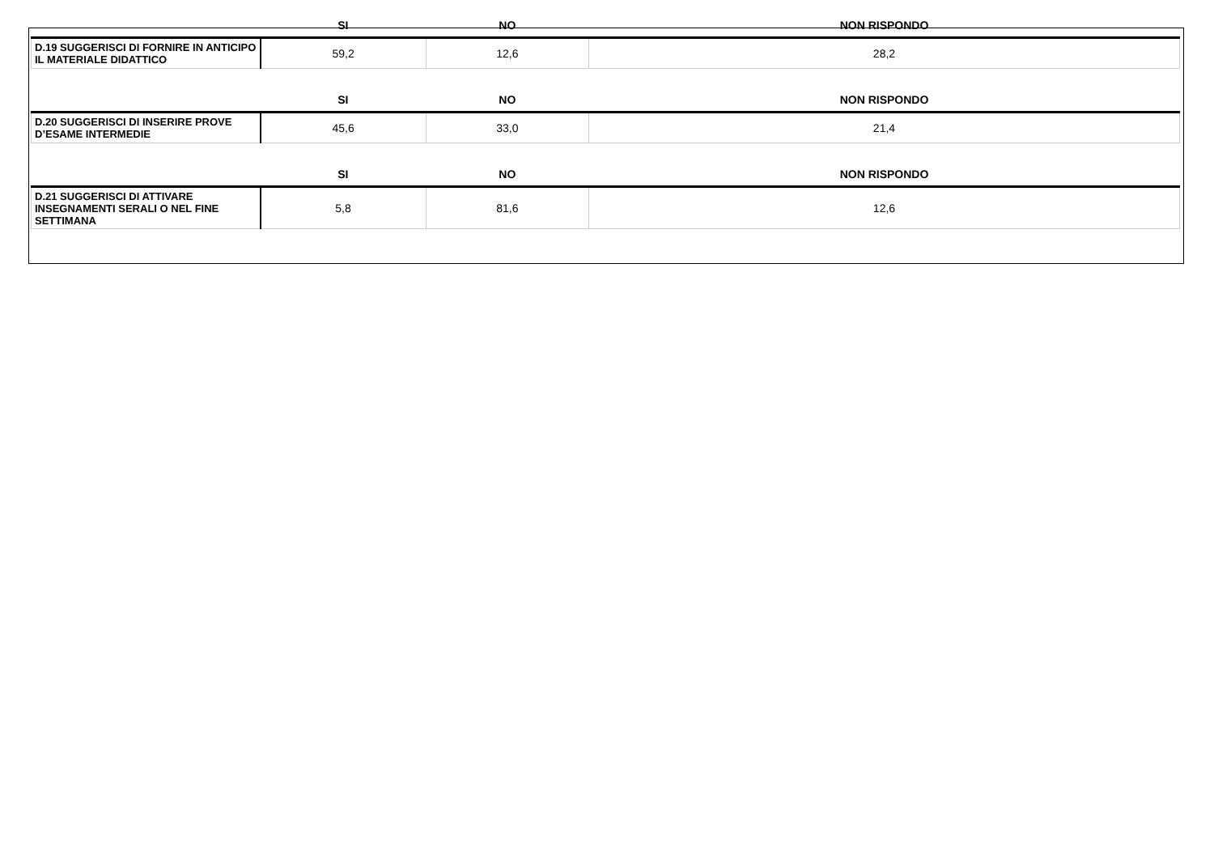| | SI | NO | NON RISPONDO |
| --- | --- | --- | --- |
| D.19 SUGGERISCI DI FORNIRE IN ANTICIPO IL MATERIALE DIDATTICO | 59,2 | 12,6 | 28,2 |
| | SI | NO | NON RISPONDO |
| D.20 SUGGERISCI DI INSERIRE PROVE D’ESAME INTERMEDIE | 45,6 | 33,0 | 21,4 |
| | SI | NO | NON RISPONDO |
| D.21 SUGGERISCI DI ATTIVARE INSEGNAMENTI SERALI O NEL FINE SETTIMANA | 5,8 | 81,6 | 12,6 |